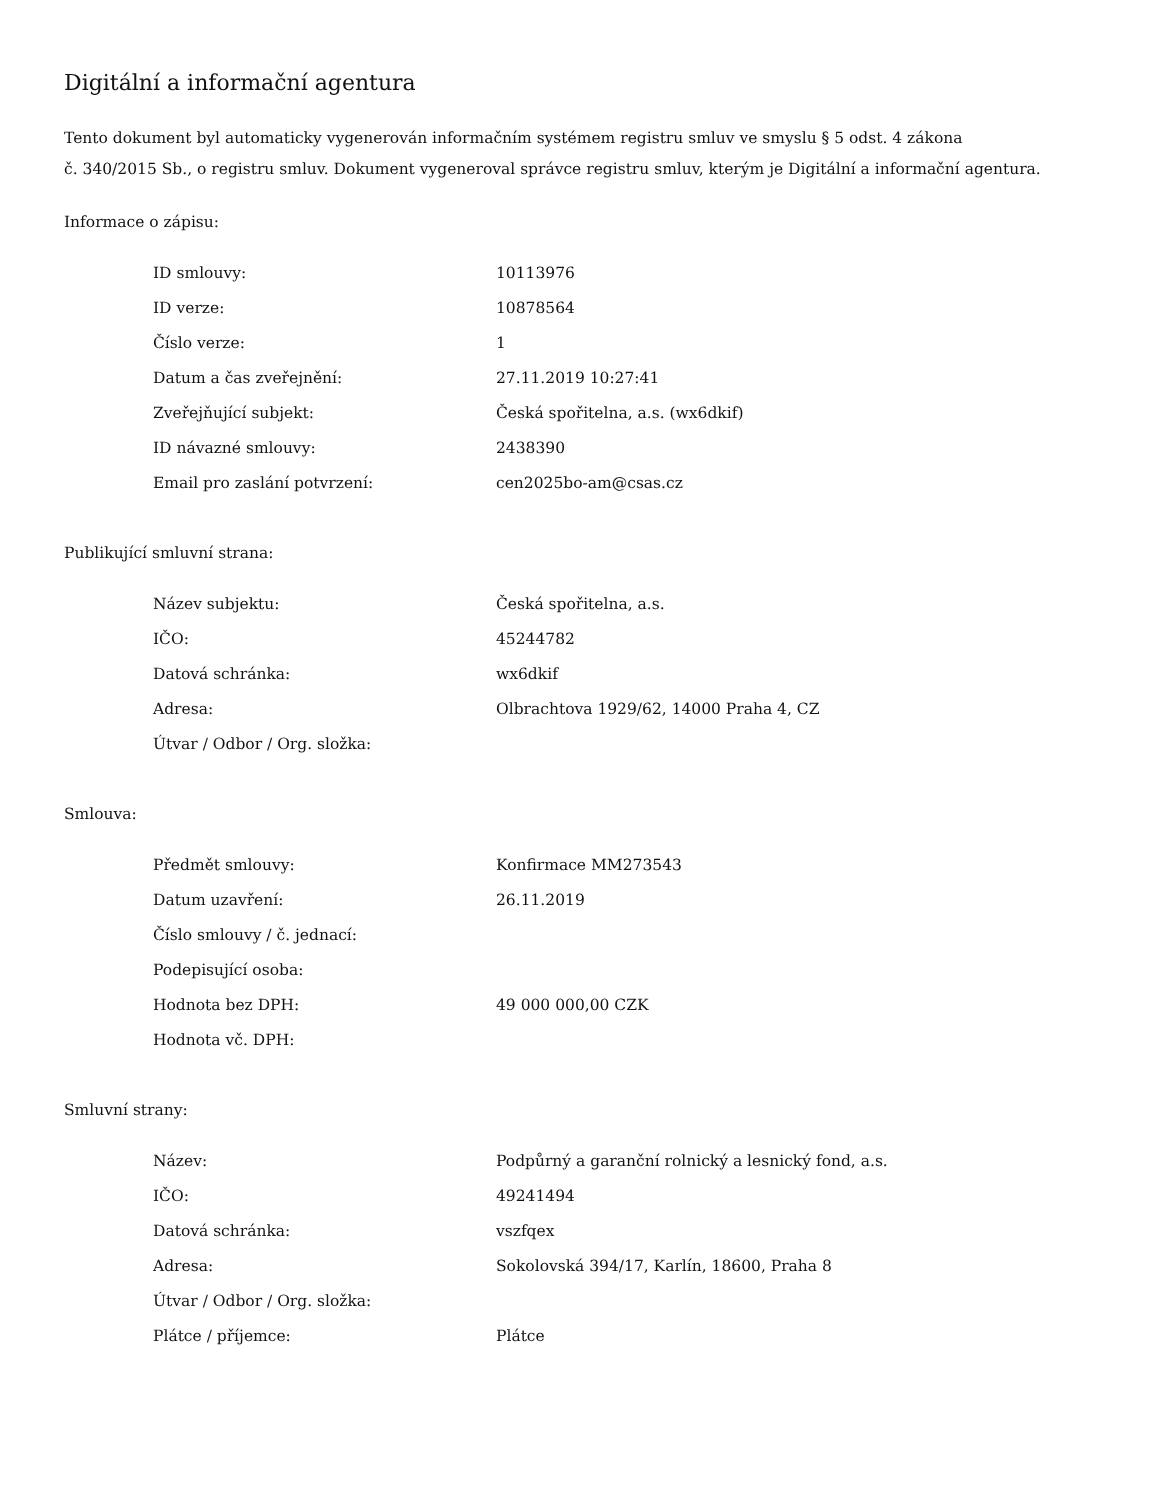Digitální a informační agentura
Tento dokument byl automaticky vygenerován informačním systémem registru smluv ve smyslu § 5 odst. 4 zákona
č. 340/2015 Sb., o registru smluv. Dokument vygeneroval správce registru smluv, kterým je Digitální a informační agentura.
Informace o zápisu:
| ID smlouvy: | 10113976 |
| ID verze: | 10878564 |
| Číslo verze: | 1 |
| Datum a čas zveřejnění: | 27.11.2019 10:27:41 |
| Zveřejňující subjekt: | Česká spořitelna, a.s. (wx6dkif) |
| ID návazné smlouvy: | 2438390 |
| Email pro zaslání potvrzení: | cen2025bo-am@csas.cz |
Publikující smluvní strana:
| Název subjektu: | Česká spořitelna, a.s. |
| IČO: | 45244782 |
| Datová schránka: | wx6dkif |
| Adresa: | Olbrachtova 1929/62, 14000 Praha 4, CZ |
| Útvar / Odbor / Org. složka: | |
Smlouva:
| Předmět smlouvy: | Konfirmace MM273543 |
| Datum uzavření: | 26.11.2019 |
| Číslo smlouvy / č. jednací: | |
| Podepisující osoba: | |
| Hodnota bez DPH: | 49 000 000,00 CZK |
| Hodnota vč. DPH: | |
Smluvní strany:
| Název: | Podpůrný a garanční rolnický a lesnický fond, a.s. |
| IČO: | 49241494 |
| Datová schránka: | vszfqex |
| Adresa: | Sokolovská 394/17, Karlín, 18600, Praha 8 |
| Útvar / Odbor / Org. složka: | |
| Plátce / příjemce: | Plátce |